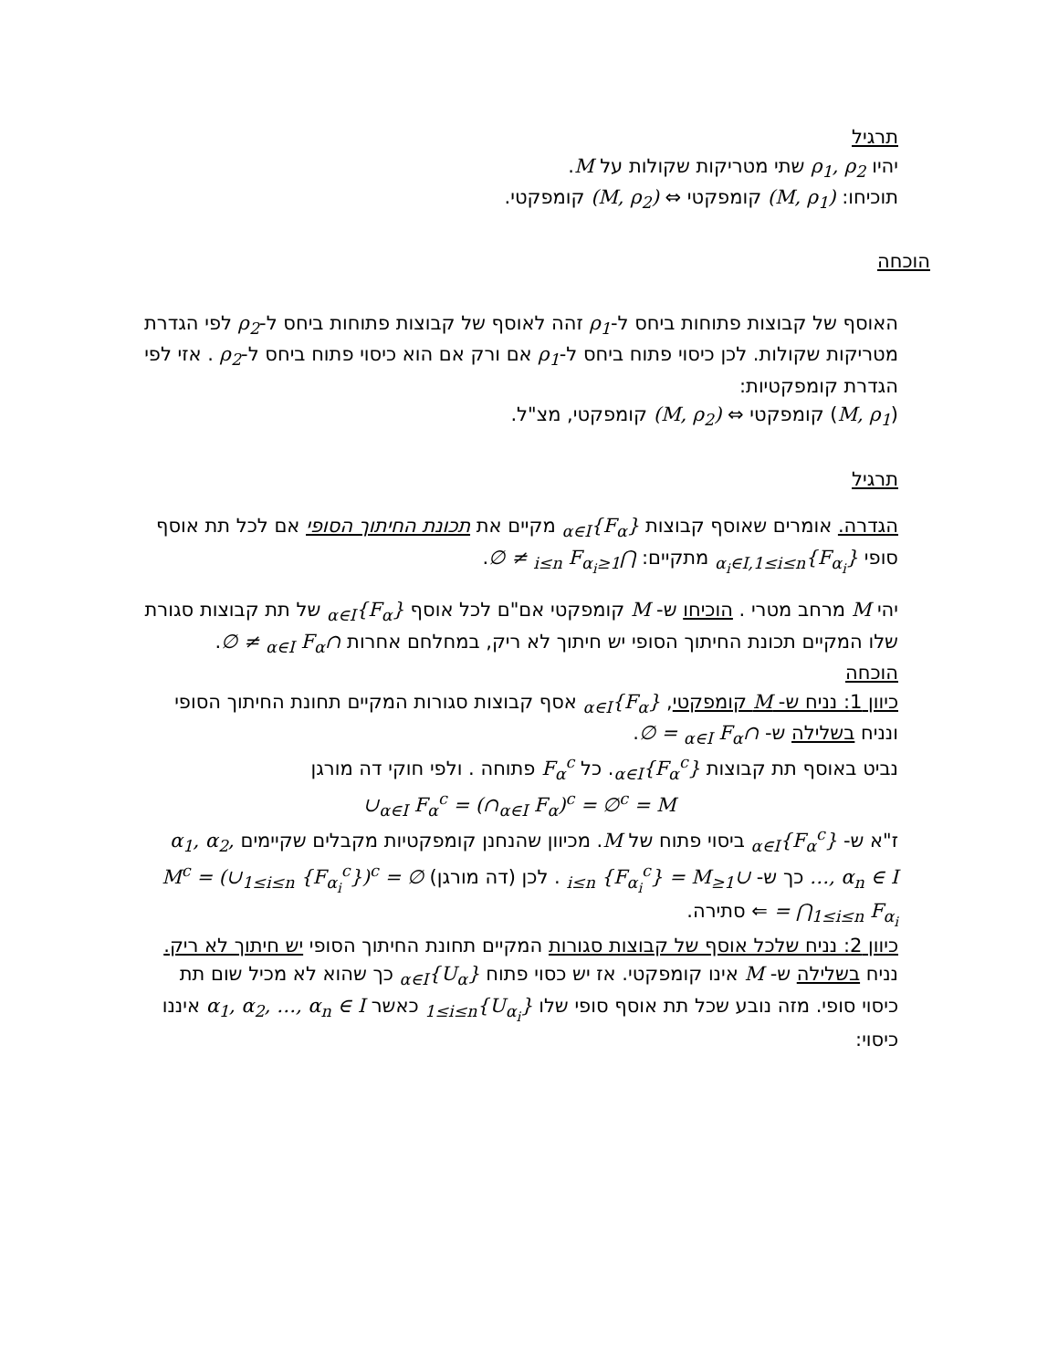תרגיל
יהיו ρ<sub>1</sub>, ρ<sub>2</sub> שתי מטריקות שקולות על M.
תוכיחו: (M, ρ<sub>1</sub>) קומפקטי ⇔ (M, ρ<sub>2</sub>) קומפקטי.
הוכחה
האוסף של קבוצות פתוחות ביחס ל-ρ<sub>1</sub> זהה לאוסף של קבוצות פתוחות ביחס ל-ρ<sub>2</sub> לפי הגדרת מטריקות שקולות. לכן כיסוי פתוח ביחס ל-ρ<sub>1</sub> אם ורק אם הוא כיסוי פתוח ביחס ל-ρ<sub>2</sub> . אזי לפי הגדרת קומפקטיות:
(M, ρ<sub>1</sub>) קומפקטי ⇔ (M, ρ<sub>2</sub>) קומפקטי, מצ"ל.
תרגיל
הגדרה. אומרים שאוסף קבוצות {F<sub>α</sub>}<sub>α∈I</sub> מקיים את תכונת החיתוך הסופי אם לכל תת אוסף סופי {F<sub>α<sub>i</sub></sub>}<sub>α<sub>i</sub>∈I,1≤i≤n</sub> מתקיים: ⋂<sub>1≤i≤n</sub> F<sub>α<sub>i</sub></sub> ≠ ∅.
יהי M מרחב מטרי . הוכיחו ש- M קומפקטי אם"ם לכל אוסף {F<sub>α</sub>}<sub>α∈I</sub> של תת קבוצות סגורת שלו המקיים תכונת החיתוך הסופי יש חיתוך לא ריק, במחלחם אחרות ∩<sub>α∈I</sub> F<sub>α</sub> ≠ ∅.
הוכחה
כיוון 1: נניח ש- M קומפקטי, {F<sub>α</sub>}<sub>α∈I</sub> אסף קבוצות סגורות המקיים תחונת החיתוך הסופי ונניח בשלילה ש- ∩<sub>α∈I</sub> F<sub>α</sub> = ∅.
נביט באוסף תת קבוצות {F<sub>α</sub><sup>c</sup>}<sub>α∈I</sub>. כל F<sub>α</sub><sup>c</sup> פתוחה . ולפי חוקי דה מורגן
∪<sub>α∈I</sub> F<sub>α</sub><sup>c</sup> = (∩<sub>α∈I</sub> F<sub>α</sub>)<sup>c</sup> = ∅<sup>c</sup> = M
ז"א ש- {F<sub>α</sub><sup>c</sup>}<sub>α∈I</sub> ביסוי פתוח של M. מכיוון שהנחנן קומפקטיות מקבלים שקיימים α<sub>1</sub>, α<sub>2</sub>, …, α<sub>n</sub> ∈ I כך ש- ∪<sub>1≤i≤n</sub> {F<sub>α<sub>i</sub></sub><sup>c</sup>} = M . לכן (דה מורגן) ∅ = M<sup>c</sup> = (∪<sub>1≤i≤n</sub> {F<sub>α<sub>i</sub></sub><sup>c</sup>})<sup>c</sup> = ⋂<sub>1≤i≤n</sub> F<sub>α<sub>i</sub></sub> ⇐ סתירה.
כיוון 2: נניח שלכל אוסף של קבוצות סגורות המקיים תחונת החיתוך הסופי יש חיתוך לא ריק. נניח בשלילה ש- M אינו קומפקטי. אז יש כסוי פתוח {U<sub>α</sub>}<sub>α∈I</sub> כך שהוא לא מכיל שום תת כיסוי סופי. מזה נובע שכל תת אוסף סופי שלו {U<sub>α<sub>i</sub></sub>}<sub>1≤i≤n</sub> כאשר α<sub>1</sub>, α<sub>2</sub>, …, α<sub>n</sub> ∈ I איננו כיסוי: